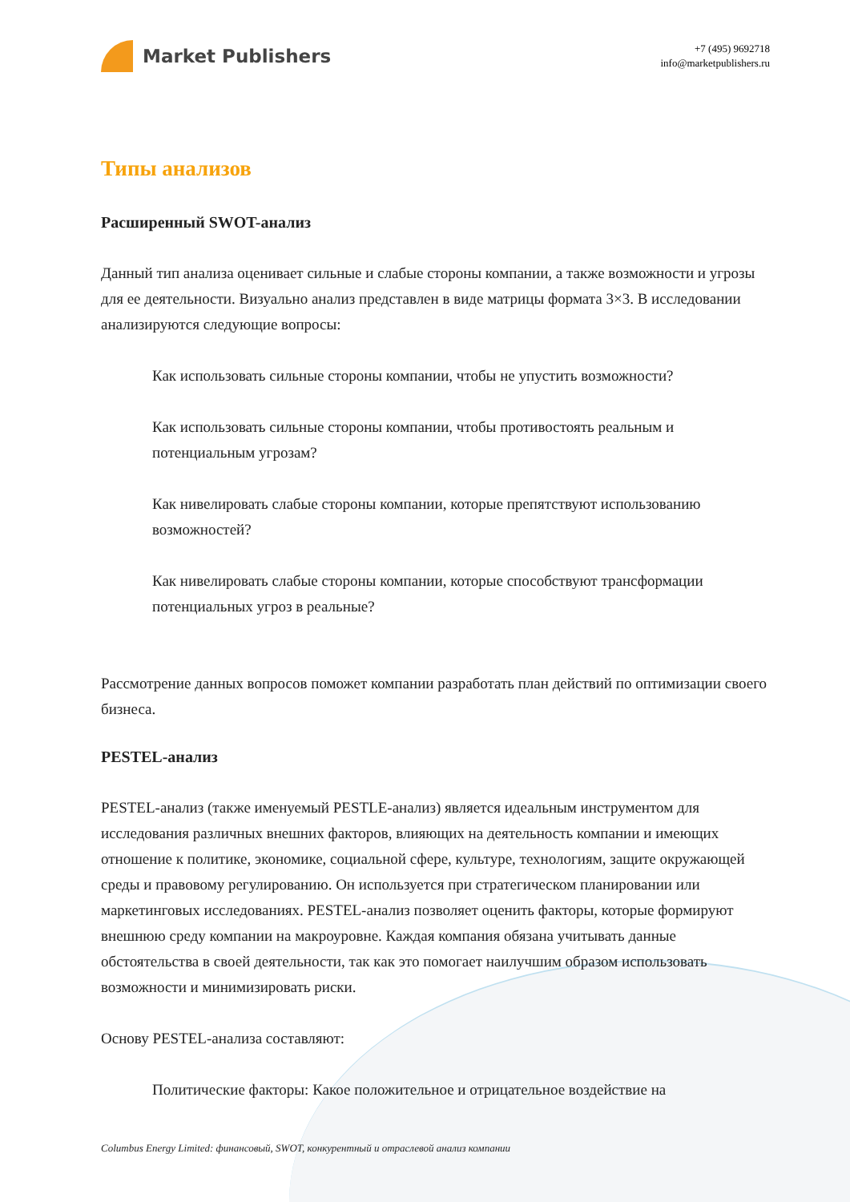Market Publishers
+7 (495) 9692718
info@marketpublishers.ru
Типы анализов
Расширенный SWOT-анализ
Данный тип анализа оценивает сильные и слабые стороны компании, а также возможности и угрозы для ее деятельности. Визуально анализ представлен в виде матрицы формата 3×3. В исследовании анализируются следующие вопросы:
Как использовать сильные стороны компании, чтобы не упустить возможности?
Как использовать сильные стороны компании, чтобы противостоять реальным и потенциальным угрозам?
Как нивелировать слабые стороны компании, которые препятствуют использованию возможностей?
Как нивелировать слабые стороны компании, которые способствуют трансформации потенциальных угроз в реальные?
Рассмотрение данных вопросов поможет компании разработать план действий по оптимизации своего бизнеса.
PESTEL-анализ
PESTEL-анализ (также именуемый PESTLE-анализ) является идеальным инструментом для исследования различных внешних факторов, влияющих на деятельность компании и имеющих отношение к политике, экономике, социальной сфере, культуре, технологиям, защите окружающей среды и правовому регулированию. Он используется при стратегическом планировании или маркетинговых исследованиях. PESTEL-анализ позволяет оценить факторы, которые формируют внешнюю среду компании на макроуровне. Каждая компания обязана учитывать данные обстоятельства в своей деятельности, так как это помогает наилучшим образом использовать возможности и минимизировать риски.
Основу PESTEL-анализа составляют:
Политические факторы: Какое положительное и отрицательное воздействие на
Columbus Energy Limited: финансовый, SWOT, конкурентный и отраслевой анализ компании